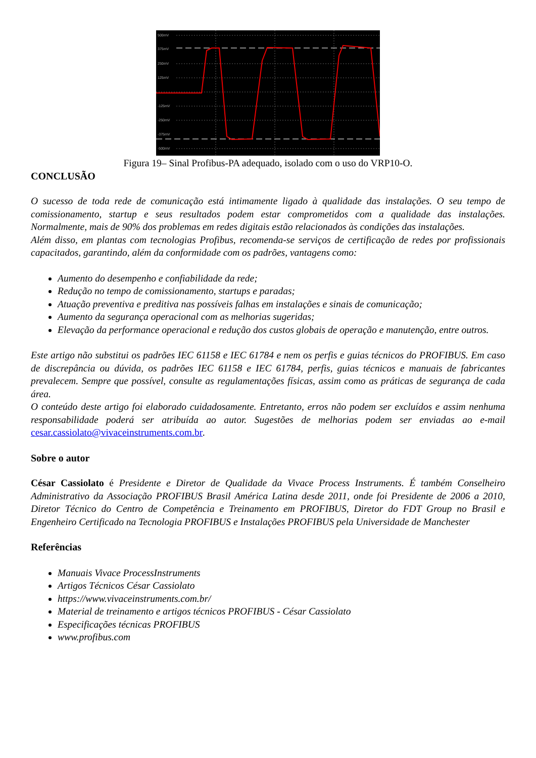500mV
375mV
250mV
125mV
-125mV
-250mV
-375mV
-500mV
Figura 19– Sinal Profibus-PA adequado, isolado com o uso do VRP10-O.
CONCLUSÃO
O sucesso de toda rede de comunicação está intimamente ligado à qualidade das instalações. O seu tempo de comissionamento, startup e seus resultados podem estar comprometidos com a qualidade das instalações. Normalmente, mais de 90% dos problemas em redes digitais estão relacionados às condições das instalações.
Além disso, em plantas com tecnologias Profibus, recomenda-se serviços de certificação de redes por profissionais capacitados, garantindo, além da conformidade com os padrões, vantagens como:
Aumento do desempenho e confiabilidade da rede;
Redução no tempo de comissionamento, startups e paradas;
Atuação preventiva e preditiva nas possíveis falhas em instalações e sinais de comunicação;
Aumento da segurança operacional com as melhorias sugeridas;
Elevação da performance operacional e redução dos custos globais de operação e manutenção, entre outros.
Este artigo não substitui os padrões IEC 61158 e IEC 61784 e nem os perfis e guias técnicos do PROFIBUS. Em caso de discrepância ou dúvida, os padrões IEC 61158 e IEC 61784, perfis, guias técnicos e manuais de fabricantes prevalecem. Sempre que possível, consulte as regulamentações físicas, assim como as práticas de segurança de cada área.
O conteúdo deste artigo foi elaborado cuidadosamente. Entretanto, erros não podem ser excluídos e assim nenhuma responsabilidade poderá ser atribuída ao autor. Sugestões de melhorias podem ser enviadas ao e-mail cesar.cassiolato@vivaceinstruments.com.br.
Sobre o autor
César Cassiolato é Presidente e Diretor de Qualidade da Vivace Process Instruments. É também Conselheiro Administrativo da Associação PROFIBUS Brasil América Latina desde 2011, onde foi Presidente de 2006 a 2010, Diretor Técnico do Centro de Competência e Treinamento em PROFIBUS, Diretor do FDT Group no Brasil e Engenheiro Certificado na Tecnologia PROFIBUS e Instalações PROFIBUS pela Universidade de Manchester
Referências
Manuais Vivace ProcessInstruments
Artigos Técnicos César Cassiolato
https://www.vivaceinstruments.com.br/
Material de treinamento e artigos técnicos PROFIBUS - César Cassiolato
Especificações técnicas PROFIBUS
www.profibus.com